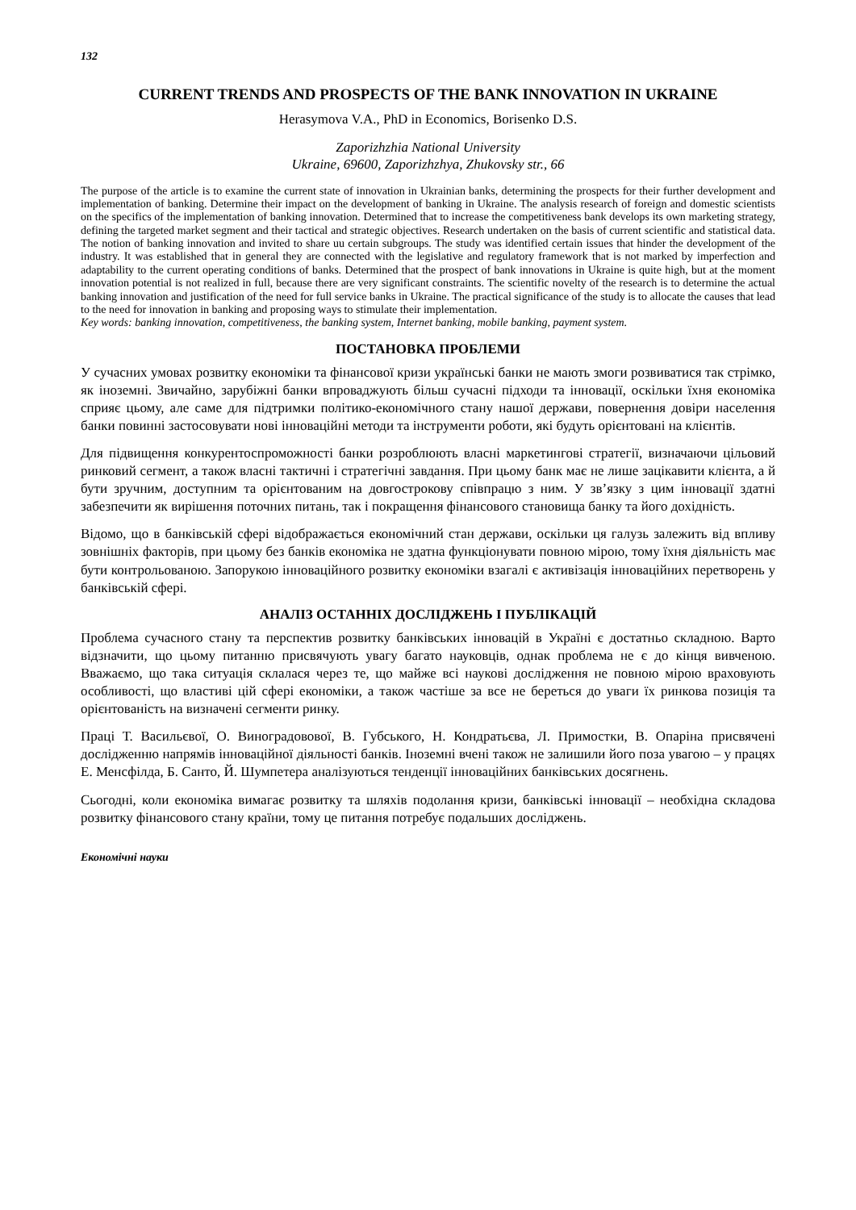132
CURRENT TRENDS AND PROSPECTS OF THE BANK INNOVATION IN UKRAINE
Herasymova V.A., PhD in Economics, Borisenko D.S.
Zaporizhzhia National University
Ukraine, 69600, Zaporizhzhya, Zhukovsky str., 66
The purpose of the article is to examine the current state of innovation in Ukrainian banks, determining the prospects for their further development and implementation of banking. Determine their impact on the development of banking in Ukraine. The analysis research of foreign and domestic scientists on the specifics of the implementation of banking innovation. Determined that to increase the competitiveness bank develops its own marketing strategy, defining the targeted market segment and their tactical and strategic objectives. Research undertaken on the basis of current scientific and statistical data. The notion of banking innovation and invited to share uu certain subgroups. The study was identified certain issues that hinder the development of the industry. It was established that in general they are connected with the legislative and regulatory framework that is not marked by imperfection and adaptability to the current operating conditions of banks. Determined that the prospect of bank innovations in Ukraine is quite high, but at the moment innovation potential is not realized in full, because there are very significant constraints. The scientific novelty of the research is to determine the actual banking innovation and justification of the need for full service banks in Ukraine. The practical significance of the study is to allocate the causes that lead to the need for innovation in banking and proposing ways to stimulate their implementation.
Key words: banking innovation, competitiveness, the banking system, Internet banking, mobile banking, payment system.
ПОСТАНОВКА ПРОБЛЕМИ
У сучасних умовах розвитку економіки та фінансової кризи українські банки не мають змоги розвиватися так стрімко, як іноземні. Звичайно, зарубіжні банки впроваджують більш сучасні підходи та інновації, оскільки їхня економіка сприяє цьому, але саме для підтримки політико-економічного стану нашої держави, повернення довіри населення банки повинні застосовувати нові інноваційні методи та інструменти роботи, які будуть орієнтовані на клієнтів.
Для підвищення конкурентоспроможності банки розроблюють власні маркетингові стратегії, визначаючи цільовий ринковий сегмент, а також власні тактичні і стратегічні завдання. При цьому банк має не лише зацікавити клієнта, а й бути зручним, доступним та орієнтованим на довгострокову співпрацю з ним. У зв’язку з цим інновації здатні забезпечити як вирішення поточних питань, так і покращення фінансового становища банку та його дохідність.
Відомо, що в банківській сфері відображається економічний стан держави, оскільки ця галузь залежить від впливу зовнішніх факторів, при цьому без банків економіка не здатна функціонувати повною мірою, тому їхня діяльність має бути контрольованою. Запорукою інноваційного розвитку економіки взагалі є активізація інноваційних перетворень у банківській сфері.
АНАЛІЗ ОСТАННІХ ДОСЛІДЖЕНЬ І ПУБЛІКАЦІЙ
Проблема сучасного стану та перспектив розвитку банківських інновацій в Україні є достатньо складною. Варто відзначити, що цьому питанню присвячують увагу багато науковців, однак проблема не є до кінця вивченою. Вважаємо, що така ситуація склалася через те, що майже всі наукові дослідження не повною мірою враховують особливості, що властиві цій сфері економіки, а також частіше за все не береться до уваги їх ринкова позиція та орієнтованість на визначені сегменти ринку.
Праці Т. Васильєвої, О. Виноградовової, В. Губського, Н. Кондратьєва, Л. Примостки, В. Опаріна присвячені дослідженню напрямів інноваційної діяльності банків. Іноземні вчені також не залишили його поза увагою – у працях Е. Менсфілда, Б. Санто, Й. Шумпетера аналізуються тенденції інноваційних банківських досягнень.
Сьогодні, коли економіка вимагає розвитку та шляхів подолання кризи, банківські інновації – необхідна складова розвитку фінансового стану країни, тому це питання потребує подальших досліджень.
Економічні науки